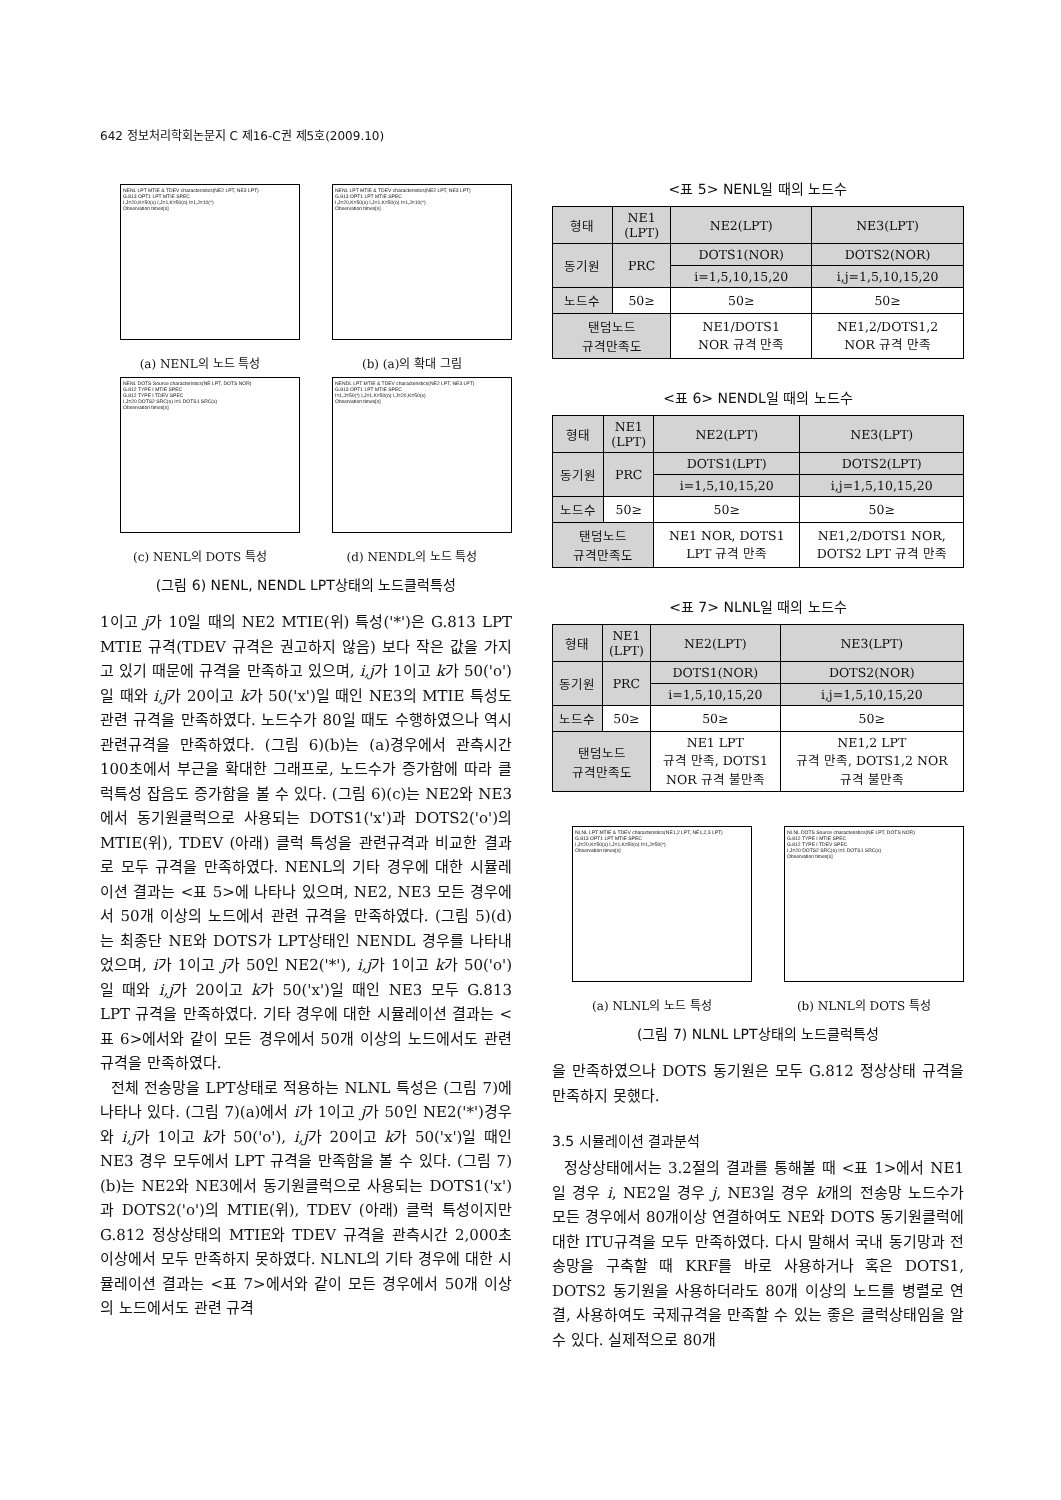642 정보처리학회논문지 C 제16-C권 제5호(2009.10)
NENL LPT MTIE & TDEV characteristics(NE2 LPT, NE3 LPT)
G.813 OPT1 LPT MTIE SPEC
I,J=20,K=50(x) I,J=1,K=50(o) I=1,J=10(*)
Observation times[s]
(a) NENL의 노드 특성
NENL LPT MTIE & TDEV characteristics(NE2 LPT, NE3 LPT)
G.813 OPT1 LPT MTIE SPEC
I,J=20,K=50(x) I,J=1,K=50(o) I=1,J=10(*)
Observation times[s]
(b) (a)의 확대 그림
NENL DOTS Source characteristics(NE LPT, DOTS NOR)
G.812 TYPE I MTIE SPEC
G.812 TYPE I TDEV SPEC
I,J=20 DOTS2 SRC(o) I=1 DOTS1 SRC(x)
Observation times[s]
(c) NENL의 DOTS 특성
NENDL LPT MTIE & TDEV characteristics(NE2 LPT, NE3 LPT)
G.813 OPT1 LPT MTIE SPEC
I=1,J=50(*) I,J=1,K=50(o) I,J=20,K=50(x)
Observation times[s]
(d) NENDL의 노드 특성
(그림 6) NENL, NENDL LPT상태의 노드클럭특성
1이고 j가 10일 때의 NE2 MTIE(위) 특성('*')은 G.813 LPT MTIE 규격(TDEV 규격은 권고하지 않음) 보다 작은 값을 가지고 있기 때문에 규격을 만족하고 있으며, i,j가 1이고 k가 50('o')일 때와 i,j가 20이고 k가 50('x')일 때인 NE3의 MTIE 특성도 관련 규격을 만족하였다. 노드수가 80일 때도 수행하였으나 역시 관련규격을 만족하였다. (그림 6)(b)는 (a)경우에서 관측시간 100초에서 부근을 확대한 그래프로, 노드수가 증가함에 따라 클럭특성 잡음도 증가함을 볼 수 있다. (그림 6)(c)는 NE2와 NE3에서 동기원클럭으로 사용되는 DOTS1('x')과 DOTS2('o')의 MTIE(위), TDEV (아래) 클럭 특성을 관련규격과 비교한 결과로 모두 규격을 만족하였다. NENL의 기타 경우에 대한 시뮬레이션 결과는 <표 5>에 나타나 있으며, NE2, NE3 모든 경우에서 50개 이상의 노드에서 관련 규격을 만족하였다. (그림 5)(d)는 최종단 NE와 DOTS가 LPT상태인 NENDL 경우를 나타내었으며, i가 1이고 j가 50인 NE2('*'), i,j가 1이고 k가 50('o')일 때와 i,j가 20이고 k가 50('x')일 때인 NE3 모두 G.813 LPT 규격을 만족하였다. 기타 경우에 대한 시뮬레이션 결과는 <표 6>에서와 같이 모든 경우에서 50개 이상의 노드에서도 관련 규격을 만족하였다.
전체 전송망을 LPT상태로 적용하는 NLNL 특성은 (그림 7)에 나타나 있다. (그림 7)(a)에서 i가 1이고 j가 50인 NE2('*')경우와 i,j가 1이고 k가 50('o'), i,j가 20이고 k가 50('x')일 때인 NE3 경우 모두에서 LPT 규격을 만족함을 볼 수 있다. (그림 7)(b)는 NE2와 NE3에서 동기원클럭으로 사용되는 DOTS1('x')과 DOTS2('o')의 MTIE(위), TDEV (아래) 클럭 특성이지만 G.812 정상상태의 MTIE와 TDEV 규격을 관측시간 2,000초 이상에서 모두 만족하지 못하였다. NLNL의 기타 경우에 대한 시뮬레이션 결과는 <표 7>에서와 같이 모든 경우에서 50개 이상의 노드에서도 관련 규격
<표 5> NENL일 때의 노드수
| 형태 | NE1 (LPT) | NE2(LPT) | NE3(LPT) |
| 동기원 | PRC | DOTS1(NOR) | DOTS2(NOR) |
| | | i=1,5,10,15,20 | i,j=1,5,10,15,20 |
| 노드수 | 50≥ | 50≥ | 50≥ |
| 탠덤노드 규격만족도 | | NE1/DOTS1 NOR 규격 만족 | NE1,2/DOTS1,2 NOR 규격 만족 |
<표 6> NENDL일 때의 노드수
| 형태 | NE1 (LPT) | NE2(LPT) | NE3(LPT) |
| 동기원 | PRC | DOTS1(LPT) | DOTS2(LPT) |
| | | i=1,5,10,15,20 | i,j=1,5,10,15,20 |
| 노드수 | 50≥ | 50≥ | 50≥ |
| 탠덤노드 규격만족도 | | NE1 NOR, DOTS1 LPT 규격 만족 | NE1,2/DOTS1 NOR, DOTS2 LPT 규격 만족 |
<표 7> NLNL일 때의 노드수
| 형태 | NE1 (LPT) | NE2(LPT) | NE3(LPT) |
| 동기원 | PRC | DOTS1(NOR) | DOTS2(NOR) |
| | | i=1,5,10,15,20 | i,j=1,5,10,15,20 |
| 노드수 | 50≥ | 50≥ | 50≥ |
| 탠덤노드 규격만족도 | | NE1 LPT 규격 만족, DOTS1 NOR 규격 불만족 | NE1,2 LPT 규격 만족, DOTS1,2 NOR 규격 불만족 |
NLNL LPT MTIE & TDEV characteristics(NE1,2 LPT, NE1,2,3 LPT)
G.813 OPT1 LPT MTIE SPEC
I,J=20,K=50(x) I,J=1,K=50(o) I=1,J=50(*)
Observation times[s]
(a) NLNL의 노드 특성
NLNL DOTS Source characteristics(NE LPT, DOTS NOR)
G.812 TYPE I MTIE SPEC
G.812 TYPE I TDEV SPEC
I,J=20 DOTS2 SRC(o) I=1 DOTS1 SRC(x)
Observation times[s]
(b) NLNL의 DOTS 특성
(그림 7) NLNL LPT상태의 노드클럭특성
을 만족하였으나 DOTS 동기원은 모두 G.812 정상상태 규격을 만족하지 못했다.
3.5 시뮬레이션 결과분석
정상상태에서는 3.2절의 결과를 통해볼 때 <표 1>에서 NE1일 경우 i, NE2일 경우 j, NE3일 경우 k개의 전송망 노드수가 모든 경우에서 80개이상 연결하여도 NE와 DOTS 동기원클럭에 대한 ITU규격을 모두 만족하였다. 다시 말해서 국내 동기망과 전송망을 구축할 때 KRF를 바로 사용하거나 혹은 DOTS1, DOTS2 동기원을 사용하더라도 80개 이상의 노드를 병렬로 연결, 사용하여도 국제규격을 만족할 수 있는 좋은 클럭상태임을 알 수 있다. 실제적으로 80개